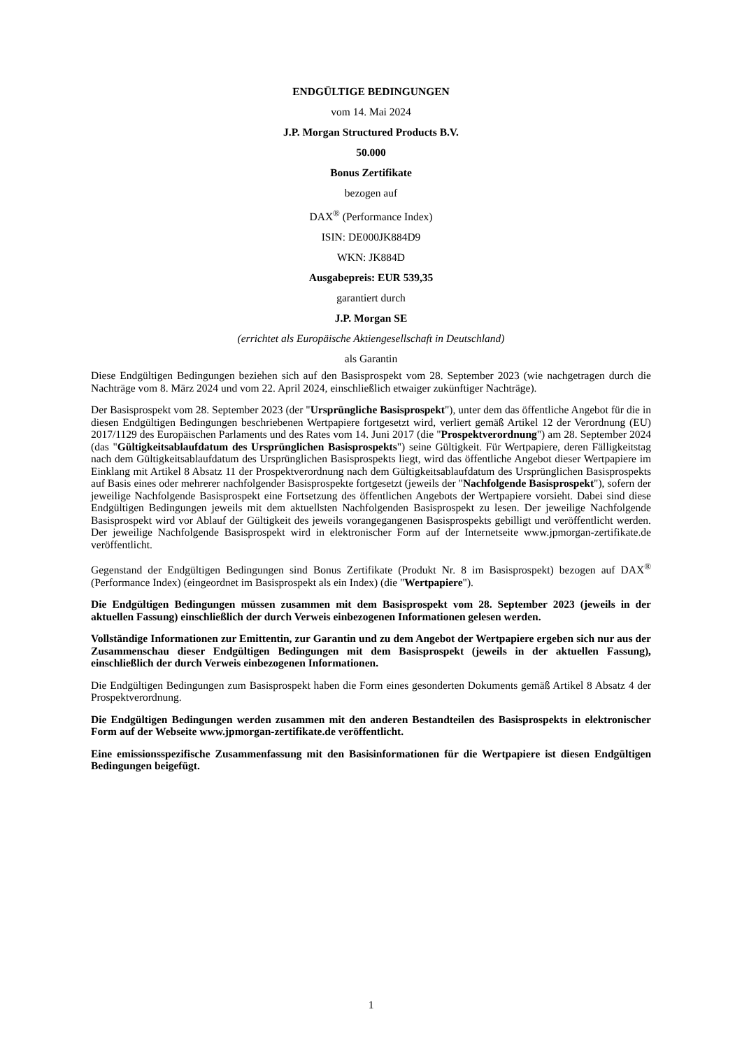ENDGÜLTIGE BEDINGUNGEN
vom 14. Mai 2024
J.P. Morgan Structured Products B.V.
50.000
Bonus Zertifikate
bezogen auf
DAX<sup>®</sup> (Performance Index)
ISIN: DE000JK884D9
WKN: JK884D
Ausgabepreis: EUR 539,35
garantiert durch
J.P. Morgan SE
(errichtet als Europäische Aktiengesellschaft in Deutschland)
als Garantin
Diese Endgültigen Bedingungen beziehen sich auf den Basisprospekt vom 28. September 2023 (wie nachgetragen durch die Nachträge vom 8. März 2024 und vom 22. April 2024, einschließlich etwaiger zukünftiger Nachträge).
Der Basisprospekt vom 28. September 2023 (der "Ursprüngliche Basisprospekt"), unter dem das öffentliche Angebot für die in diesen Endgültigen Bedingungen beschriebenen Wertpapiere fortgesetzt wird, verliert gemäß Artikel 12 der Verordnung (EU) 2017/1129 des Europäischen Parlaments und des Rates vom 14. Juni 2017 (die "Prospektverordnung") am 28. September 2024 (das "Gültigkeitsablaufdatum des Ursprünglichen Basisprospekts") seine Gültigkeit. Für Wertpapiere, deren Fälligkeitstag nach dem Gültigkeitsablaufdatum des Ursprünglichen Basisprospekts liegt, wird das öffentliche Angebot dieser Wertpapiere im Einklang mit Artikel 8 Absatz 11 der Prospektverordnung nach dem Gültigkeitsablaufdatum des Ursprünglichen Basisprospekts auf Basis eines oder mehrerer nachfolgender Basisprospekte fortgesetzt (jeweils der "Nachfolgende Basisprospekt"), sofern der jeweilige Nachfolgende Basisprospekt eine Fortsetzung des öffentlichen Angebots der Wertpapiere vorsieht. Dabei sind diese Endgültigen Bedingungen jeweils mit dem aktuellsten Nachfolgenden Basisprospekt zu lesen. Der jeweilige Nachfolgende Basisprospekt wird vor Ablauf der Gültigkeit des jeweils vorangegangenen Basisprospekts gebilligt und veröffentlicht werden. Der jeweilige Nachfolgende Basisprospekt wird in elektronischer Form auf der Internetseite www.jpmorgan-zertifikate.de veröffentlicht.
Gegenstand der Endgültigen Bedingungen sind Bonus Zertifikate (Produkt Nr. 8 im Basisprospekt) bezogen auf DAX<sup>®</sup> (Performance Index) (eingeordnet im Basisprospekt als ein Index) (die "Wertpapiere").
Die Endgültigen Bedingungen müssen zusammen mit dem Basisprospekt vom 28. September 2023 (jeweils in der aktuellen Fassung) einschließlich der durch Verweis einbezogenen Informationen gelesen werden.
Vollständige Informationen zur Emittentin, zur Garantin und zu dem Angebot der Wertpapiere ergeben sich nur aus der Zusammenschau dieser Endgültigen Bedingungen mit dem Basisprospekt (jeweils in der aktuellen Fassung), einschließlich der durch Verweis einbezogenen Informationen.
Die Endgültigen Bedingungen zum Basisprospekt haben die Form eines gesonderten Dokuments gemäß Artikel 8 Absatz 4 der Prospektverordnung.
Die Endgültigen Bedingungen werden zusammen mit den anderen Bestandteilen des Basisprospekts in elektronischer Form auf der Webseite www.jpmorgan-zertifikate.de veröffentlicht.
Eine emissionsspezifische Zusammenfassung mit den Basisinformationen für die Wertpapiere ist diesen Endgültigen Bedingungen beigefügt.
1